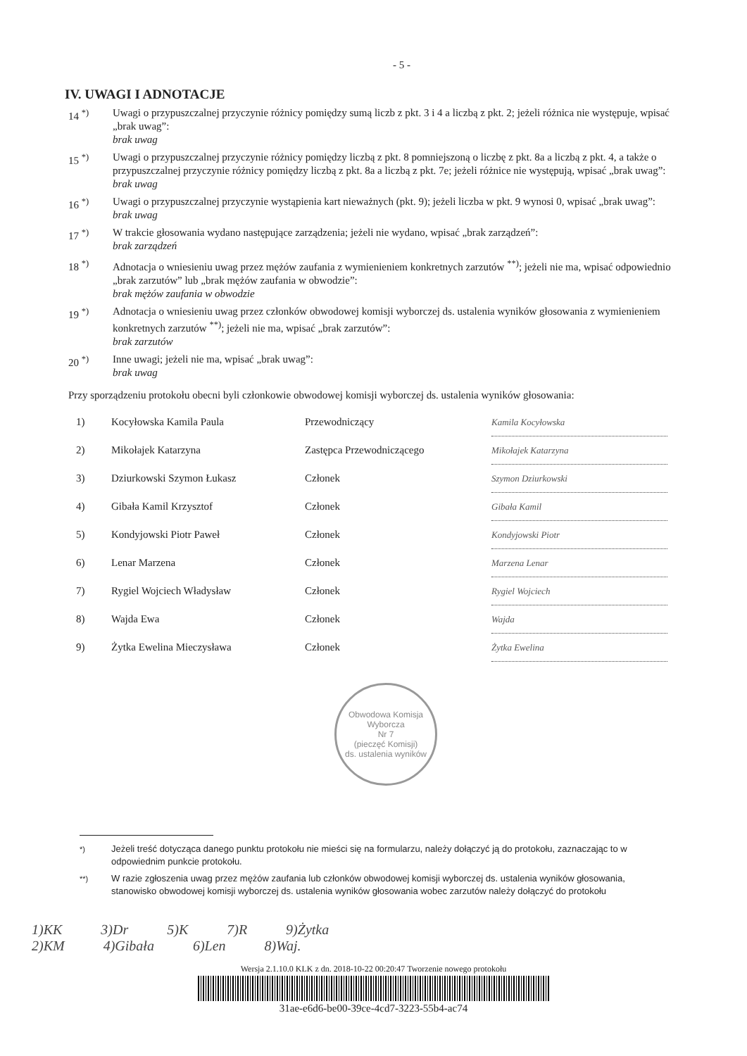- 5 -
IV. UWAGI I ADNOTACJE
14 <sup>*)</sup> Uwagi o przypuszczalnej przyczynie różnicy pomiędzy sumą liczb z pkt. 3 i 4 a liczbą z pkt. 2; jeżeli różnica nie występuje, wpisać „brak uwag”:
brak uwag
15 <sup>*)</sup> Uwagi o przypuszczalnej przyczynie różnicy pomiędzy liczbą z pkt. 8 pomniejszoną o liczbę z pkt. 8a a liczbą z pkt. 4, a także o przypuszczalnej przyczynie różnicy pomiędzy liczbą z pkt. 8a a liczbą z pkt. 7e; jeżeli różnice nie występują, wpisać „brak uwag”:
brak uwag
16 <sup>*)</sup> Uwagi o przypuszczalnej przyczynie wystąpienia kart nieważnych (pkt. 9); jeżeli liczba w pkt. 9 wynosi 0, wpisać „brak uwag”:
brak uwag
17 <sup>*)</sup> W trakcie głosowania wydano następujące zarządzenia; jeżeli nie wydano, wpisać „brak zarządzeń”:
brak zarządzeń
18 <sup>*)</sup> Adnotacja o wniesieniu uwag przez mężów zaufania z wymienieniem konkretnych zarzutów <sup>**)</sup>; jeżeli nie ma, wpisać odpowiednio „brak zarzutów” lub „brak mężów zaufania w obwodzie”:
brak mężów zaufania w obwodzie
19 <sup>*)</sup> Adnotacja o wniesieniu uwag przez członków obwodowej komisji wyborczej ds. ustalenia wyników głosowania z wymienieniem konkretnych zarzutów <sup>**)</sup>; jeżeli nie ma, wpisać „brak zarzutów”:
brak zarzutów
20 <sup>*)</sup> Inne uwagi; jeżeli nie ma, wpisać „brak uwag”:
brak uwag
Przy sporządzeniu protokołu obecni byli członkowie obwodowej komisji wyborczej ds. ustalenia wyników głosowania:
| 1) | Kocyłowska Kamila Paula | Przewodniczący | Kamila Kocyłowska |
| 2) | Mikołajek Katarzyna | Zastępca Przewodniczącego | Mikołajek Katarzyna |
| 3) | Dziurkowski Szymon Łukasz | Członek | Szymon Dziurkowski |
| 4) | Gibała Kamil Krzysztof | Członek | Gibała Kamil |
| 5) | Kondyjowski Piotr Paweł | Członek | Kondyjowski Piotr |
| 6) | Lenar Marzena | Członek | Marzena Lenar |
| 7) | Rygiel Wojciech Władysław | Członek | Rygiel Wojciech |
| 8) | Wajda Ewa | Członek | Wajda |
| 9) | Żytka Ewelina Mieczysława | Członek | Żytka Ewelina |
Obwodowa Komisja Wyborcza
Nr 7
(pieczęć Komisji)
ds. ustalenia wyników
<sup>*)</sup> Jeżeli treść dotycząca danego punktu protokołu nie mieści się na formularzu, należy dołączyć ją do protokołu, zaznaczając to w odpowiednim punkcie protokołu.
<sup>**)</sup> W razie zgłoszenia uwag przez mężów zaufania lub członków obwodowej komisji wyborczej ds. ustalenia wyników głosowania, stanowisko obwodowej komisji wyborczej ds. ustalenia wyników głosowania wobec zarzutów należy dołączyć do protokołu
1)KK 3)Dr 5)K 7)R 9)Żytka
2)KM 4)Gibała 6)Len 8)Waj.
Wersja 2.1.10.0 KLK z dn. 2018-10-22 00:20:47 Tworzenie nowego protokołu
31ae-e6d6-be00-39ce-4cd7-3223-55b4-ac74